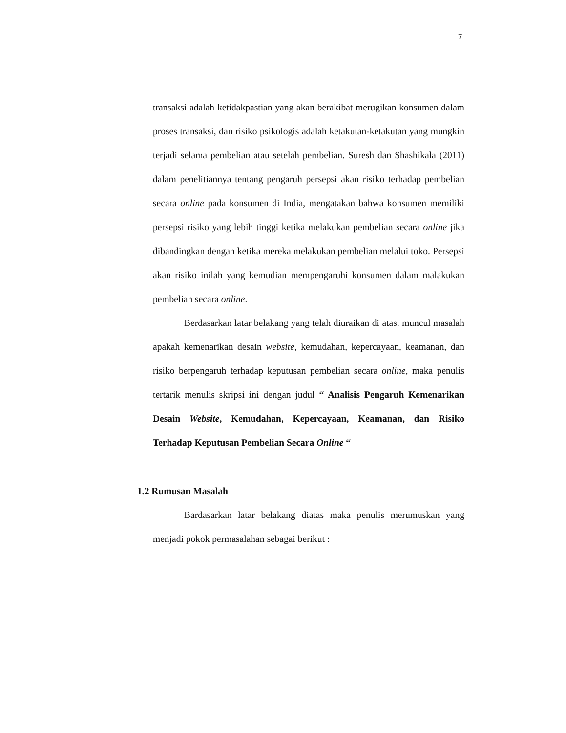7
transaksi adalah ketidakpastian yang akan berakibat merugikan konsumen dalam proses transaksi, dan risiko psikologis adalah ketakutan-ketakutan yang mungkin terjadi selama pembelian atau setelah pembelian. Suresh dan Shashikala (2011) dalam penelitiannya tentang pengaruh persepsi akan risiko terhadap pembelian secara online pada konsumen di India, mengatakan bahwa konsumen memiliki persepsi risiko yang lebih tinggi ketika melakukan pembelian secara online jika dibandingkan dengan ketika mereka melakukan pembelian melalui toko. Persepsi akan risiko inilah yang kemudian mempengaruhi konsumen dalam malakukan pembelian secara online.
Berdasarkan latar belakang yang telah diuraikan di atas, muncul masalah apakah kemenarikan desain website, kemudahan, kepercayaan, keamanan, dan risiko berpengaruh terhadap keputusan pembelian secara online, maka penulis tertarik menulis skripsi ini dengan judul “ Analisis Pengaruh Kemenarikan Desain Website, Kemudahan, Kepercayaan, Keamanan, dan Risiko Terhadap Keputusan Pembelian Secara Online “
1.2 Rumusan Masalah
Bardasarkan latar belakang diatas maka penulis merumuskan yang menjadi pokok permasalahan sebagai berikut :